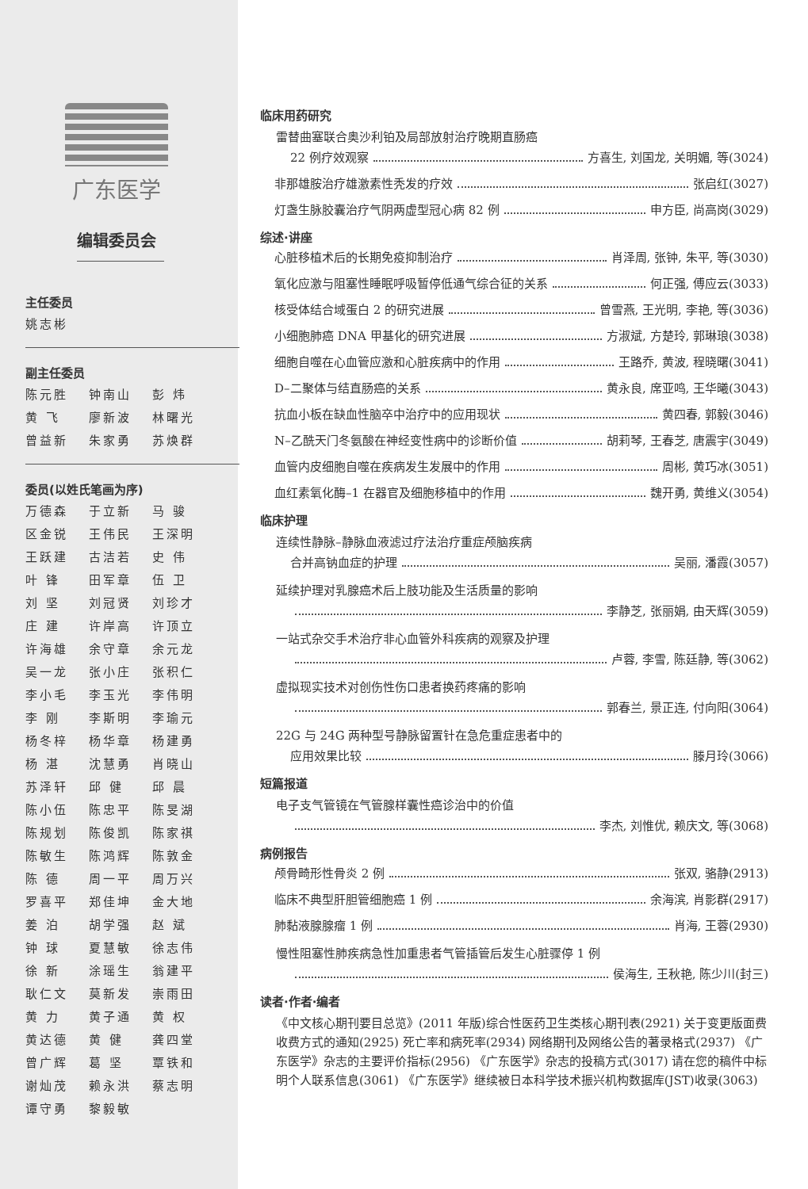广东医学
编辑委员会
主任委员
姚志彬
副主任委员
陈元胜 钟南山 彭 炜 黄 飞 廖新波 林曙光 曾益新 朱家勇 苏焕群
委员(以姓氏笔画为序)
万德森 于立新 马 骏 区金锐 王伟民 王深明 王跃建 古洁若 史 伟 叶 锋 田军章 伍 卫 刘 坚 刘冠贤 刘珍才 庄 建 许岸高 许顶立 许海雄 余守章 余元龙 吴一龙 张小庄 张积仁 李小毛 李玉光 李伟明 李 刚 李斯明 李瑜元 杨冬梓 杨华章 杨建勇 杨 湛 沈慧勇 肖晓山 苏泽轩 邱 健 邱 晨 陈小伍 陈忠平 陈旻湖 陈规划 陈俊凯 陈家祺 陈敏生 陈鸿辉 陈敦金 陈 德 周一平 周万兴 罗喜平 郑佳坤 金大地 姜 泊 胡学强 赵 斌 钟 球 夏慧敏 徐志伟 徐 新 涂瑶生 翁建平 耿仁文 莫新发 崇雨田 黄 力 黄子通 黄 权 黄达德 黄 健 龚四堂 曾广辉 葛 坚 覃铁和 谢灿茂 赖永洪 蔡志明 谭守勇 黎毅敏
临床用药研究
雷替曲塞联合奥沙利铂及局部放射治疗晚期直肠癌
22 例疗效观察 方喜生, 刘国龙, 关明媚, 等(3024)
非那雄胺治疗雄激素性秃发的疗效 张启红(3027)
灯盏生脉胶囊治疗气阴两虚型冠心病 82 例 申方臣, 尚高岗(3029)
综述·讲座
心脏移植术后的长期免疫抑制治疗 肖泽周, 张钟, 朱平, 等(3030)
氧化应激与阻塞性睡眠呼吸暂停低通气综合征的关系 何正强, 傅应云(3033)
核受体结合域蛋白 2 的研究进展 曾雪燕, 王光明, 李艳, 等(3036)
小细胞肺癌 DNA 甲基化的研究进展 方淑斌, 方楚玲, 郭琳琅(3038)
细胞自噬在心血管应激和心脏疾病中的作用 王路乔, 黄波, 程晓曙(3041)
D–二聚体与结直肠癌的关系 黄永良, 席亚鸣, 王华曦(3043)
抗血小板在缺血性脑卒中治疗中的应用现状 黄四春, 郭毅(3046)
N–乙酰天门冬氨酸在神经变性病中的诊断价值 胡莉琴, 王春芝, 唐震宇(3049)
血管内皮细胞自噬在疾病发生发展中的作用 周彬, 黄巧冰(3051)
血红素氧化酶–1 在器官及细胞移植中的作用 魏开勇, 黄维义(3054)
临床护理
连续性静脉–静脉血液滤过疗法治疗重症颅脑疾病
合并高钠血症的护理 吴丽, 潘霞(3057)
延续护理对乳腺癌术后上肢功能及生活质量的影响
李静芝, 张丽娟, 由天辉(3059)
一站式杂交手术治疗非心血管外科疾病的观察及护理
卢蓉, 李雪, 陈廷静, 等(3062)
虚拟现实技术对创伤性伤口患者换药疼痛的影响
郭春兰, 景正连, 付向阳(3064)
22G 与 24G 两种型号静脉留置针在急危重症患者中的
应用效果比较 滕月玲(3066)
短篇报道
电子支气管镜在气管腺样囊性癌诊治中的价值
李杰, 刘惟优, 赖庆文, 等(3068)
病例报告
颅骨畸形性骨炎 2 例 张双, 骆静(2913)
临床不典型肝胆管细胞癌 1 例 余海滨, 肖影群(2917)
肺黏液腺腺瘤 1 例 肖海, 王蓉(2930)
慢性阻塞性肺疾病急性加重患者气管插管后发生心脏骤停 1 例
侯海生, 王秋艳, 陈少川(封三)
读者·作者·编者
《中文核心期刊要目总览》(2011 年版)综合性医药卫生类核心期刊表(2921) 关于变更版面费收费方式的通知(2925) 死亡率和病死率(2934) 网络期刊及网络公告的著录格式(2937) 《广东医学》杂志的主要评价指标(2956) 《广东医学》杂志的投稿方式(3017) 请在您的稿件中标明个人联系信息(3061) 《广东医学》继续被日本科学技术振兴机构数据库(JST)收录(3063)